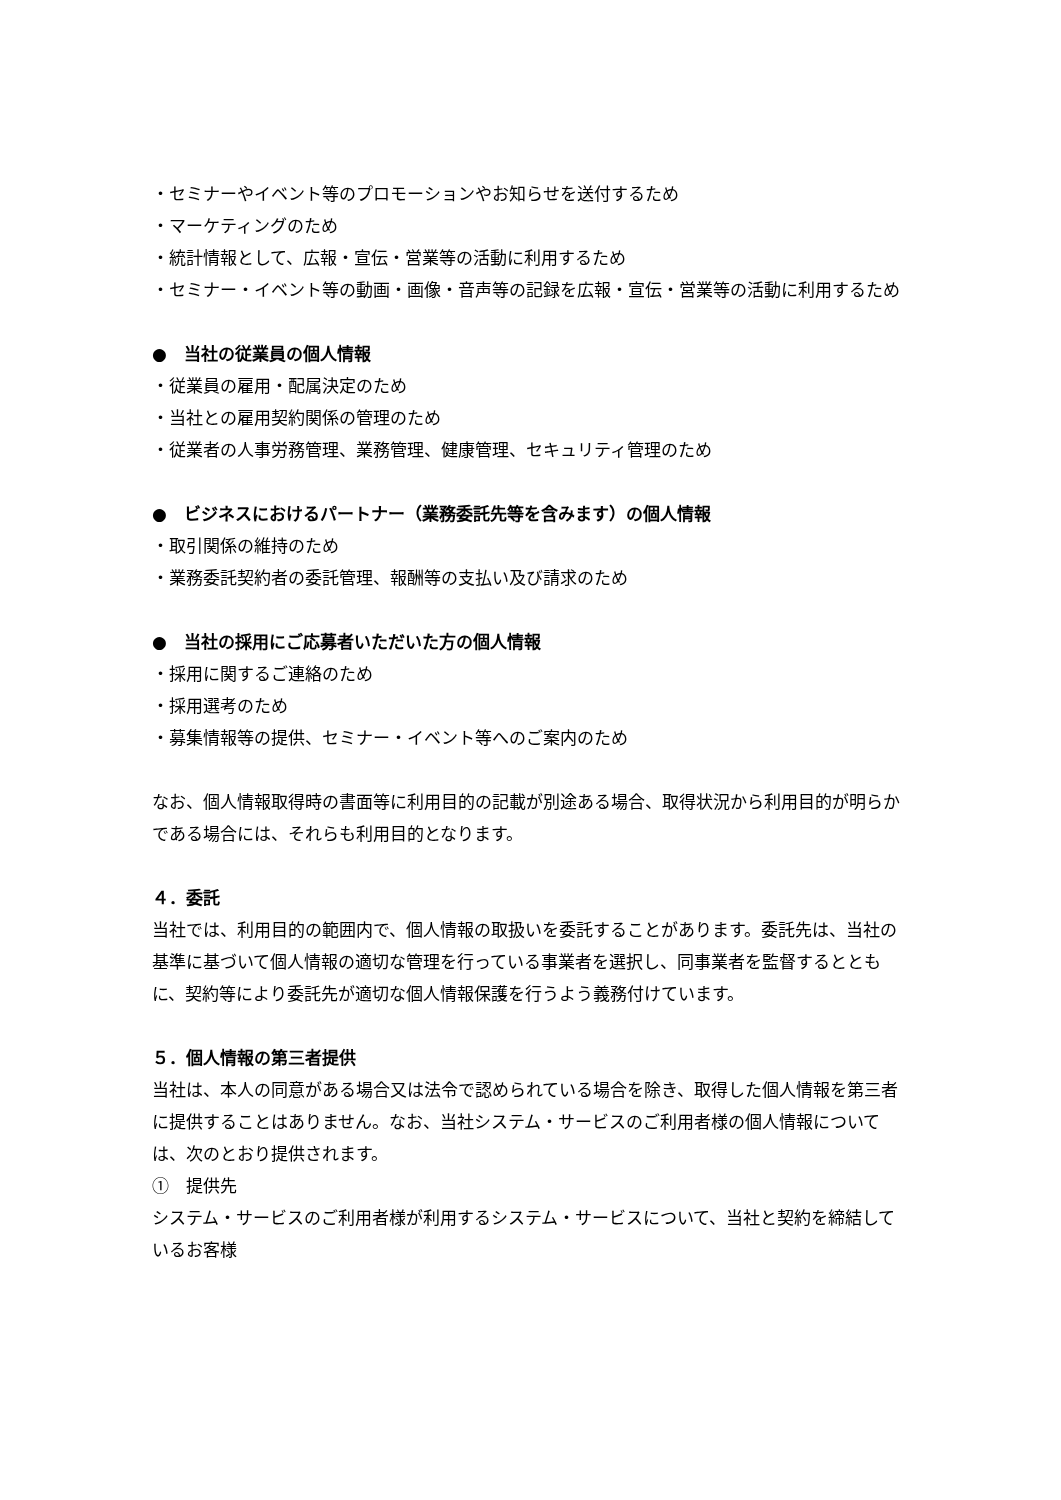・セミナーやイベント等のプロモーションやお知らせを送付するため
・マーケティングのため
・統計情報として、広報・宣伝・営業等の活動に利用するため
・セミナー・イベント等の動画・画像・音声等の記録を広報・宣伝・営業等の活動に利用するため
●　当社の従業員の個人情報
・従業員の雇用・配属決定のため
・当社との雇用契約関係の管理のため
・従業者の人事労務管理、業務管理、健康管理、セキュリティ管理のため
●　ビジネスにおけるパートナー（業務委託先等を含みます）の個人情報
・取引関係の維持のため
・業務委託契約者の委託管理、報酬等の支払い及び請求のため
●　当社の採用にご応募者いただいた方の個人情報
・採用に関するご連絡のため
・採用選考のため
・募集情報等の提供、セミナー・イベント等へのご案内のため
なお、個人情報取得時の書面等に利用目的の記載が別途ある場合、取得状況から利用目的が明らかである場合には、それらも利用目的となります。
４．委託
当社では、利用目的の範囲内で、個人情報の取扱いを委託することがあります。委託先は、当社の基準に基づいて個人情報の適切な管理を行っている事業者を選択し、同事業者を監督するとともに、契約等により委託先が適切な個人情報保護を行うよう義務付けています。
５．個人情報の第三者提供
当社は、本人の同意がある場合又は法令で認められている場合を除き、取得した個人情報を第三者に提供することはありません。なお、当社システム・サービスのご利用者様の個人情報については、次のとおり提供されます。
①　提供先
システム・サービスのご利用者様が利用するシステム・サービスについて、当社と契約を締結しているお客様